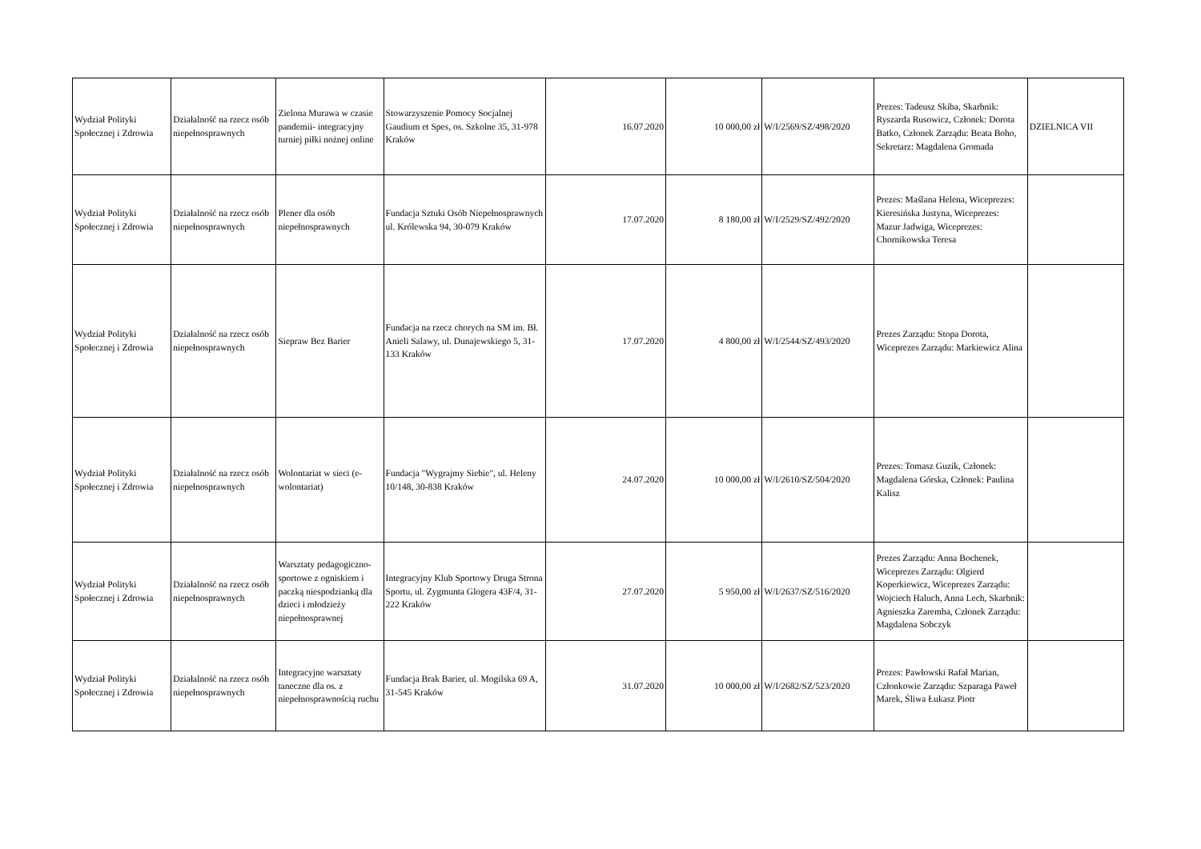| Wydział Polityki Społecznej i Zdrowia | Działalność na rzecz osób niepełnosprawnych | Zielona Murawa w czasie pandemii- integracyjny turniej piłki nożnej online | Stowarzyszenie Pomocy Socjalnej Gaudium et Spes, os. Szkolne 35, 31-978 Kraków | 16.07.2020 | 10 000,00 zł | W/I/2569/SZ/498/2020 | Prezes: Tadeusz Skiba, Skarbnik: Ryszarda Rusowicz, Członek: Dorota Batko, Członek Zarządu: Beata Boho, Sekretarz: Magdalena Gromada | DZIELNICA VII |
| Wydział Polityki Społecznej i Zdrowia | Działalność na rzecz osób niepełnosprawnych | Plener dla osób niepełnosprawnych | Fundacja Sztuki Osób Niepełnosprawnych ul. Królewska 94, 30-079 Kraków | 17.07.2020 | 8 180,00 zł | W/I/2529/SZ/492/2020 | Prezes: Maślana Helena, Wiceprezes: Kieresińska Justyna, Wiceprezes: Mazur Jadwiga, Wiceprezes: Chornikowska Teresa | |
| Wydział Polityki Społecznej i Zdrowia | Działalność na rzecz osób niepełnosprawnych | Siepraw Bez Barier | Fundacja na rzecz chorych na SM im. Bł. Anieli Salawy, ul. Dunajewskiego 5, 31-133 Kraków | 17.07.2020 | 4 800,00 zł | W/I/2544/SZ/493/2020 | Prezes Zarządu: Stopa Dorota, Wiceprezes Zarządu: Markiewicz Alina | |
| Wydział Polityki Społecznej i Zdrowia | Działalność na rzecz osób niepełnosprawnych | Wolontariat w sieci (e-wolontariat) | Fundacja "Wygrajmy Siebie", ul. Heleny 10/148, 30-838 Kraków | 24.07.2020 | 10 000,00 zł | W/I/2610/SZ/504/2020 | Prezes: Tomasz Guzik, Członek: Magdalena Górska, Członek: Paulina Kalisz | |
| Wydział Polityki Społecznej i Zdrowia | Działalność na rzecz osób niepełnosprawnych | Warsztaty pedagogiczno-sportowe z ogniskiem i paczką niespodzianką dla dzieci i młodzieży niepełnosprawnej | Integracyjny Klub Sportowy Druga Strona Sportu, ul. Zygmunta Glogera 43F/4, 31-222 Kraków | 27.07.2020 | 5 950,00 zł | W/I/2637/SZ/516/2020 | Prezes Zarządu: Anna Bochenek, Wiceprezes Zarządu: Olgierd Koperkiewicz, Wiceprezes Zarządu: Wojciech Haluch, Anna Lech, Skarbnik: Agnieszka Zaremba, Członek Zarządu: Magdalena Sobczyk | |
| Wydział Polityki Społecznej i Zdrowia | Działalność na rzecz osób niepełnosprawnych | Integracyjne warsztaty taneczne dla os. z niepełnosprawnością ruchu | Fundacja Brak Barier, ul. Mogilska 69 A, 31-545 Kraków | 31.07.2020 | 10 000,00 zł | W/I/2682/SZ/523/2020 | Prezes: Pawłowski Rafał Marian, Członkowie Zarządu: Szparaga Paweł Marek, Śliwa Łukasz Piotr | |